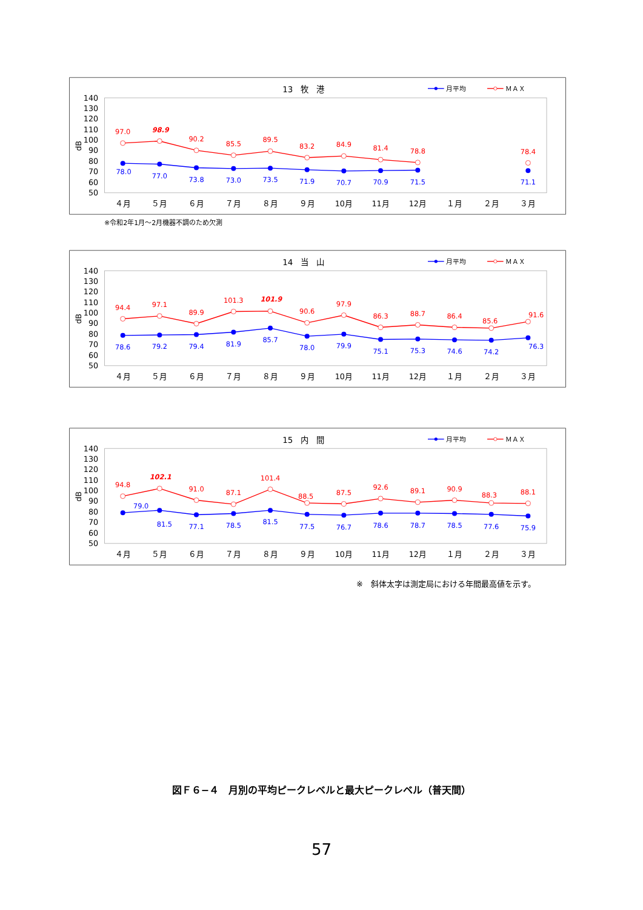13　牧　港
月平均
ＭＡＸ
140
130
120
110
100
90
80
70
60
50
dB
４月
５月
６月
７月
８月
９月
10月
11月
12月
１月
２月
３月
97.0
98.9
90.2
85.5
89.5
83.2
84.9
81.4
78.8
78.4
78.0
77.0
73.8
73.0
73.5
71.9
70.7
70.9
71.5
71.1
※令和2年1月～2月機器不調のため欠測
14　当　山
月平均
ＭＡＸ
140
130
120
110
100
90
80
70
60
50
dB
４月
５月
６月
７月
８月
９月
10月
11月
12月
１月
２月
３月
94.4
97.1
89.9
101.3
101.9
90.6
97.9
86.3
88.7
86.4
85.6
91.6
78.6
79.2
79.4
81.9
85.7
78.0
79.9
75.1
75.3
74.6
74.2
76.3
15　内　間
月平均
ＭＡＸ
140
130
120
110
100
90
80
70
60
50
dB
４月
５月
６月
７月
８月
９月
10月
11月
12月
１月
２月
３月
94.8
102.1
91.0
87.1
101.4
88.5
87.5
92.6
89.1
90.9
88.3
88.1
79.0
81.5
77.1
78.5
81.5
77.5
76.7
78.6
78.7
78.5
77.6
75.9
※　斜体太字は測定局における年間最高値を示す。
図Ｆ６−４　月別の平均ピークレベルと最大ピークレベル（普天間）
57